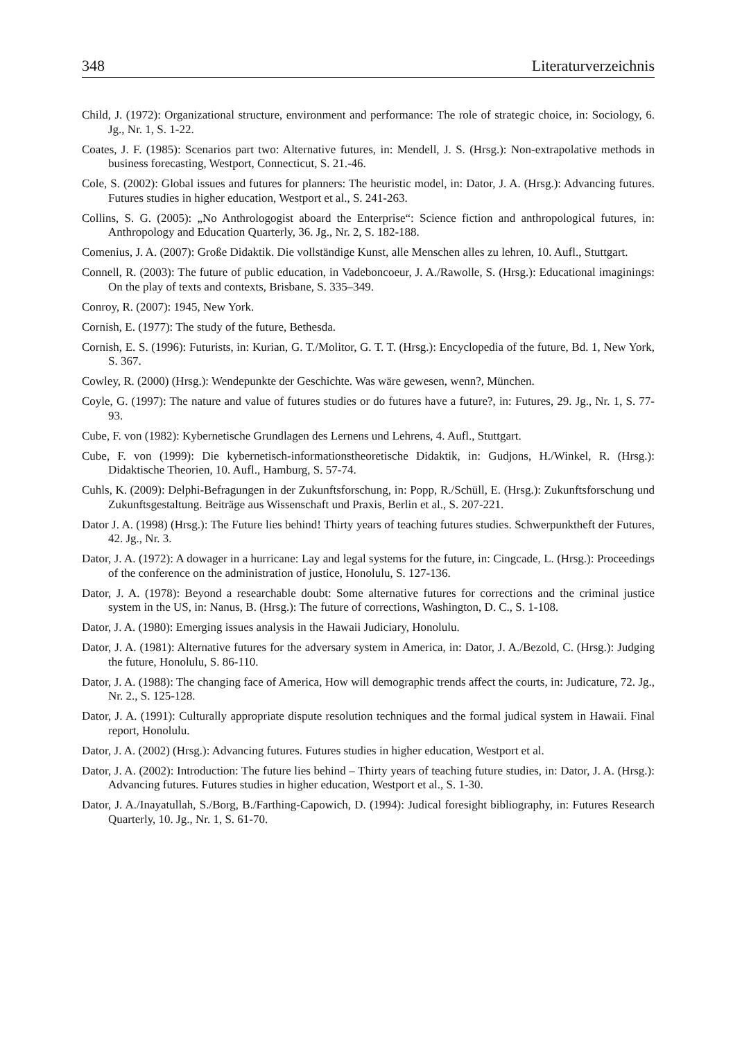348 Literaturverzeichnis
Child, J. (1972): Organizational structure, environment and performance: The role of strategic choice, in: Sociology, 6. Jg., Nr. 1, S. 1-22.
Coates, J. F. (1985): Scenarios part two: Alternative futures, in: Mendell, J. S. (Hrsg.): Non-extrapolative methods in business forecasting, Westport, Connecticut, S. 21.-46.
Cole, S. (2002): Global issues and futures for planners: The heuristic model, in: Dator, J. A. (Hrsg.): Advancing futures. Futures studies in higher education, Westport et al., S. 241-263.
Collins, S. G. (2005): „No Anthrologogist aboard the Enterprise“: Science fiction and anthropological futures, in: Anthropology and Education Quarterly, 36. Jg., Nr. 2, S. 182-188.
Comenius, J. A. (2007): Große Didaktik. Die vollständige Kunst, alle Menschen alles zu lehren, 10. Aufl., Stuttgart.
Connell, R. (2003): The future of public education, in Vadeboncoeur, J. A./Rawolle, S. (Hrsg.): Educational imaginings: On the play of texts and contexts, Brisbane, S. 335–349.
Conroy, R. (2007): 1945, New York.
Cornish, E. (1977): The study of the future, Bethesda.
Cornish, E. S. (1996): Futurists, in: Kurian, G. T./Molitor, G. T. T. (Hrsg.): Encyclopedia of the future, Bd. 1, New York, S. 367.
Cowley, R. (2000) (Hrsg.): Wendepunkte der Geschichte. Was wäre gewesen, wenn?, München.
Coyle, G. (1997): The nature and value of futures studies or do futures have a future?, in: Futures, 29. Jg., Nr. 1, S. 77-93.
Cube, F. von (1982): Kybernetische Grundlagen des Lernens und Lehrens, 4. Aufl., Stuttgart.
Cube, F. von (1999): Die kybernetisch-informationstheoretische Didaktik, in: Gudjons, H./Winkel, R. (Hrsg.): Didaktische Theorien, 10. Aufl., Hamburg, S. 57-74.
Cuhls, K. (2009): Delphi-Befragungen in der Zukunftsforschung, in: Popp, R./Schüll, E. (Hrsg.): Zukunftsforschung und Zukunftsgestaltung. Beiträge aus Wissenschaft und Praxis, Berlin et al., S. 207-221.
Dator J. A. (1998) (Hrsg.): The Future lies behind! Thirty years of teaching futures studies. Schwerpunktheft der Futures, 42. Jg., Nr. 3.
Dator, J. A. (1972): A dowager in a hurricane: Lay and legal systems for the future, in: Cingcade, L. (Hrsg.): Proceedings of the conference on the administration of justice, Honolulu, S. 127-136.
Dator, J. A. (1978): Beyond a researchable doubt: Some alternative futures for corrections and the criminal justice system in the US, in: Nanus, B. (Hrsg.): The future of corrections, Washington, D. C., S. 1-108.
Dator, J. A. (1980): Emerging issues analysis in the Hawaii Judiciary, Honolulu.
Dator, J. A. (1981): Alternative futures for the adversary system in America, in: Dator, J. A./Bezold, C. (Hrsg.): Judging the future, Honolulu, S. 86-110.
Dator, J. A. (1988): The changing face of America, How will demographic trends affect the courts, in: Judicature, 72. Jg., Nr. 2., S. 125-128.
Dator, J. A. (1991): Culturally appropriate dispute resolution techniques and the formal judical system in Hawaii. Final report, Honolulu.
Dator, J. A. (2002) (Hrsg.): Advancing futures. Futures studies in higher education, Westport et al.
Dator, J. A. (2002): Introduction: The future lies behind – Thirty years of teaching future studies, in: Dator, J. A. (Hrsg.): Advancing futures. Futures studies in higher education, Westport et al., S. 1-30.
Dator, J. A./Inayatullah, S./Borg, B./Farthing-Capowich, D. (1994): Judical foresight bibliography, in: Futures Research Quarterly, 10. Jg., Nr. 1, S. 61-70.